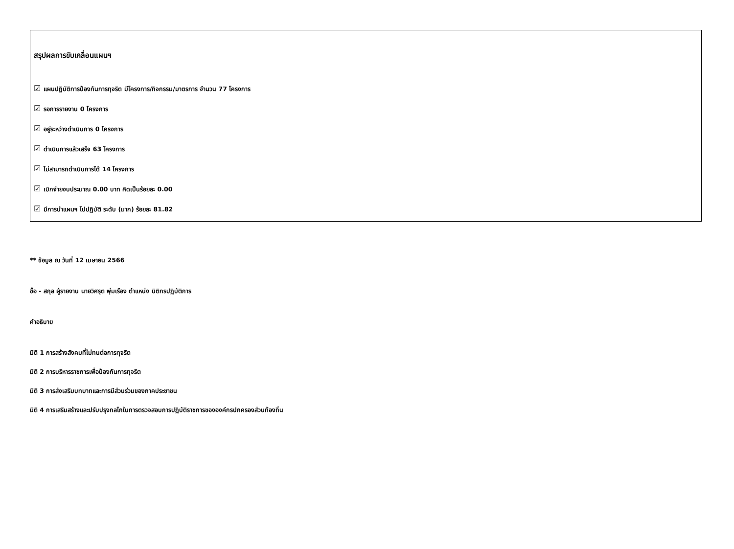สรุปผลการขับเคลื่อนแผนฯ
☑ แผนปฏิบัติการป้องกันการทุจริต มีโครงการ/กิจกรรม/มาตรการ จำนวน 77 โครงการ
☑ รอการรายงาน 0 โครงการ
☑ อยู่ระหว่างดำเนินการ 0 โครงการ
☑ ดำเนินการแล้วเสร็จ 63 โครงการ
☑ ไม่สามารถดำเนินการได้ 14 โครงการ
☑ เบิกจ่ายงบประมาณ 0.00 บาท คิดเป็นร้อยละ 0.00
☑ มีการนำแผนฯ ไปปฏิบัติ ระดับ (มาก) ร้อยละ 81.82
** ข้อมูล ณ วันที่ 12 เมษายน 2566
ชื่อ - สกุล ผู้รายงาน นายวิศรุต พุ่มเรือง ตำแหน่ง นิติกรปฏิบัติการ
คำอธิบาย
มิติ 1 การสร้างสังคมที่ไม่ทนต่อการทุจริต
มิติ 2 การบริหารราชการเพื่อป้องกันการทุจริต
มิติ 3 การส่งเสริมบทบาทและการมีส่วนร่วมของภาคประชาชน
มิติ 4 การเสริมสร้างและปรับปรุงกลไกในการตรวจสอบการปฏิบัติราชการขององค์กรปกครองส่วนท้องถิ่น